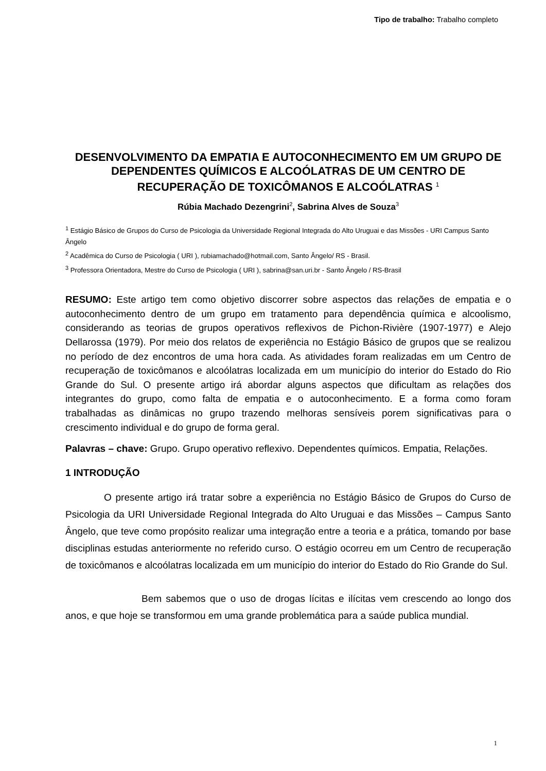Tipo de trabalho: Trabalho completo
DESENVOLVIMENTO DA EMPATIA E AUTOCONHECIMENTO EM UM GRUPO DE DEPENDENTES QUÍMICOS E ALCOÓLATRAS DE UM CENTRO DE RECUPERAÇÃO DE TOXICÔMANOS E ALCOÓLATRAS <sup>1</sup>
Rúbia Machado Dezengrini<sup>2</sup>, Sabrina Alves de Souza<sup>3</sup>
<sup>1</sup> Estágio Básico de Grupos do Curso de Psicologia da Universidade Regional Integrada do Alto Uruguai e das Missões - URI Campus Santo Ângelo
<sup>2</sup> Acadêmica do Curso de Psicologia ( URI ), rubiamachado@hotmail.com, Santo Ângelo/ RS - Brasil.
<sup>3</sup> Professora Orientadora, Mestre do Curso de Psicologia ( URI ), sabrina@san.uri.br - Santo Ângelo / RS-Brasil
RESUMO: Este artigo tem como objetivo discorrer sobre aspectos das relações de empatia e o autoconhecimento dentro de um grupo em tratamento para dependência química e alcoolismo, considerando as teorias de grupos operativos reflexivos de Pichon-Rivière (1907-1977) e Alejo Dellarossa (1979). Por meio dos relatos de experiência no Estágio Básico de grupos que se realizou no período de dez encontros de uma hora cada. As atividades foram realizadas em um Centro de recuperação de toxicômanos e alcoólatras localizada em um município do interior do Estado do Rio Grande do Sul. O presente artigo irá abordar alguns aspectos que dificultam as relações dos integrantes do grupo, como falta de empatia e o autoconhecimento. E a forma como foram trabalhadas as dinâmicas no grupo trazendo melhoras sensíveis porem significativas para o crescimento individual e do grupo de forma geral.
Palavras – chave: Grupo. Grupo operativo reflexivo. Dependentes químicos. Empatia, Relações.
1 INTRODUÇÃO
O presente artigo irá tratar sobre a experiência no Estágio Básico de Grupos do Curso de Psicologia da URI Universidade Regional Integrada do Alto Uruguai e das Missões – Campus Santo Ângelo, que teve como propósito realizar uma integração entre a teoria e a prática, tomando por base disciplinas estudas anteriormente no referido curso. O estágio ocorreu em um Centro de recuperação de toxicômanos e alcoólatras localizada em um município do interior do Estado do Rio Grande do Sul.
Bem sabemos que o uso de drogas lícitas e ilícitas vem crescendo ao longo dos anos, e que hoje se transformou em uma grande problemática para a saúde publica mundial.
1